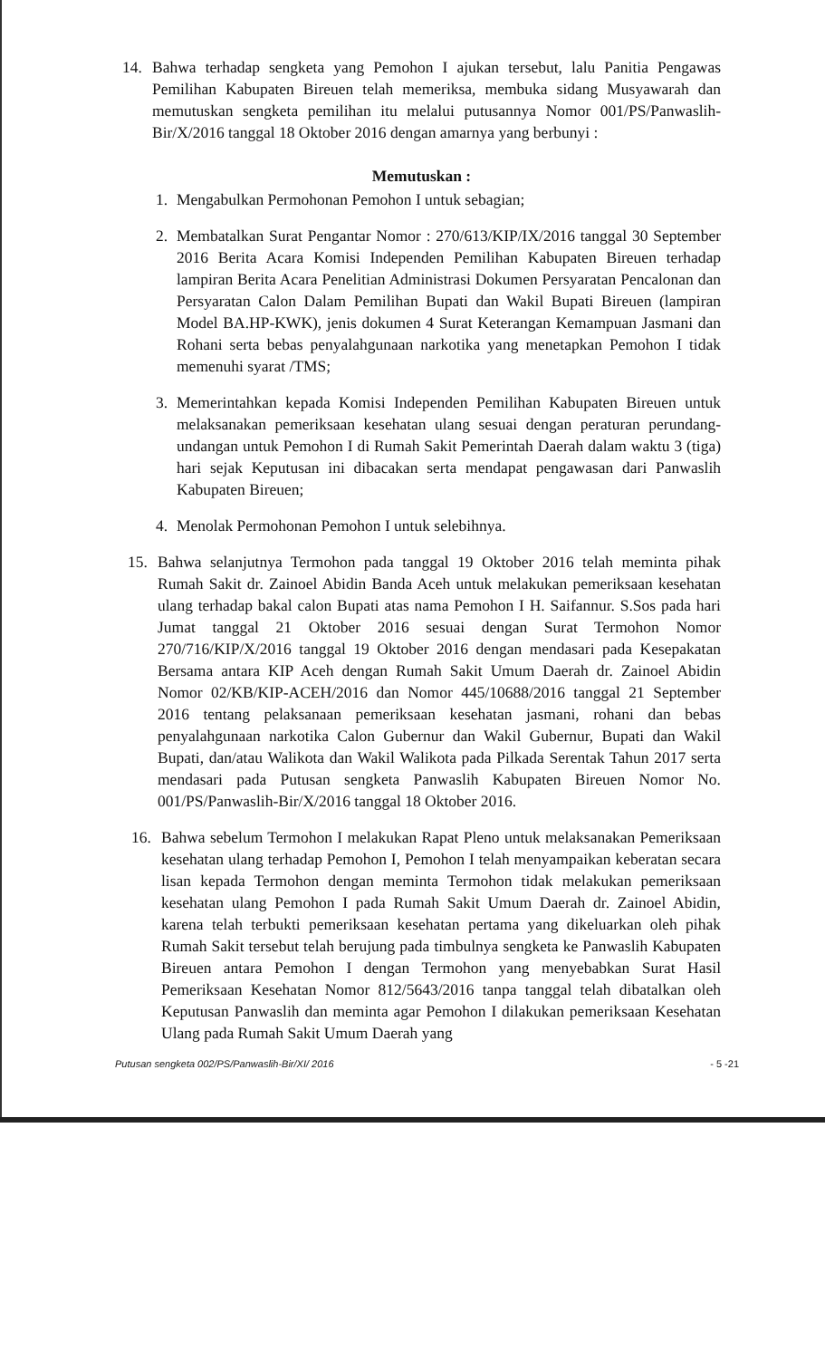14. Bahwa terhadap sengketa yang Pemohon I ajukan tersebut, lalu Panitia Pengawas Pemilihan Kabupaten Bireuen telah memeriksa, membuka sidang Musyawarah dan memutuskan sengketa pemilihan itu melalui putusannya Nomor 001/PS/Panwaslih-Bir/X/2016 tanggal 18 Oktober 2016 dengan amarnya yang berbunyi :
Memutuskan :
1. Mengabulkan Permohonan Pemohon I untuk sebagian;
2. Membatalkan Surat Pengantar Nomor : 270/613/KIP/IX/2016 tanggal 30 September 2016 Berita Acara Komisi Independen Pemilihan Kabupaten Bireuen terhadap lampiran Berita Acara Penelitian Administrasi Dokumen Persyaratan Pencalonan dan Persyaratan Calon Dalam Pemilihan Bupati dan Wakil Bupati Bireuen (lampiran Model BA.HP-KWK), jenis dokumen 4 Surat Keterangan Kemampuan Jasmani dan Rohani serta bebas penyalahgunaan narkotika yang menetapkan Pemohon I tidak memenuhi syarat /TMS;
3. Memerintahkan kepada Komisi Independen Pemilihan Kabupaten Bireuen untuk melaksanakan pemeriksaan kesehatan ulang sesuai dengan peraturan perundang-undangan untuk Pemohon I di Rumah Sakit Pemerintah Daerah dalam waktu 3 (tiga) hari sejak Keputusan ini dibacakan serta mendapat pengawasan dari Panwaslih Kabupaten Bireuen;
4. Menolak Permohonan Pemohon I untuk selebihnya.
15. Bahwa selanjutnya Termohon pada tanggal 19 Oktober 2016 telah meminta pihak Rumah Sakit dr. Zainoel Abidin Banda Aceh untuk melakukan pemeriksaan kesehatan ulang terhadap bakal calon Bupati atas nama Pemohon I H. Saifannur. S.Sos pada hari Jumat tanggal 21 Oktober 2016 sesuai dengan Surat Termohon Nomor 270/716/KIP/X/2016 tanggal 19 Oktober 2016 dengan mendasari pada Kesepakatan Bersama antara KIP Aceh dengan Rumah Sakit Umum Daerah dr. Zainoel Abidin Nomor 02/KB/KIP-ACEH/2016 dan Nomor 445/10688/2016 tanggal 21 September 2016 tentang pelaksanaan pemeriksaan kesehatan jasmani, rohani dan bebas penyalahgunaan narkotika Calon Gubernur dan Wakil Gubernur, Bupati dan Wakil Bupati, dan/atau Walikota dan Wakil Walikota pada Pilkada Serentak Tahun 2017 serta mendasari pada Putusan sengketa Panwaslih Kabupaten Bireuen Nomor No. 001/PS/Panwaslih-Bir/X/2016 tanggal 18 Oktober 2016.
16. Bahwa sebelum Termohon I melakukan Rapat Pleno untuk melaksanakan Pemeriksaan kesehatan ulang terhadap Pemohon I, Pemohon I telah menyampaikan keberatan secara lisan kepada Termohon dengan meminta Termohon tidak melakukan pemeriksaan kesehatan ulang Pemohon I pada Rumah Sakit Umum Daerah dr. Zainoel Abidin, karena telah terbukti pemeriksaan kesehatan pertama yang dikeluarkan oleh pihak Rumah Sakit tersebut telah berujung pada timbulnya sengketa ke Panwaslih Kabupaten Bireuen antara Pemohon I dengan Termohon yang menyebabkan Surat Hasil Pemeriksaan Kesehatan Nomor 812/5643/2016 tanpa tanggal telah dibatalkan oleh Keputusan Panwaslih dan meminta agar Pemohon I dilakukan pemeriksaan Kesehatan Ulang pada Rumah Sakit Umum Daerah yang
Putusan sengketa 002/PS/Panwaslih-Bir/XI/ 2016 - 5 -21